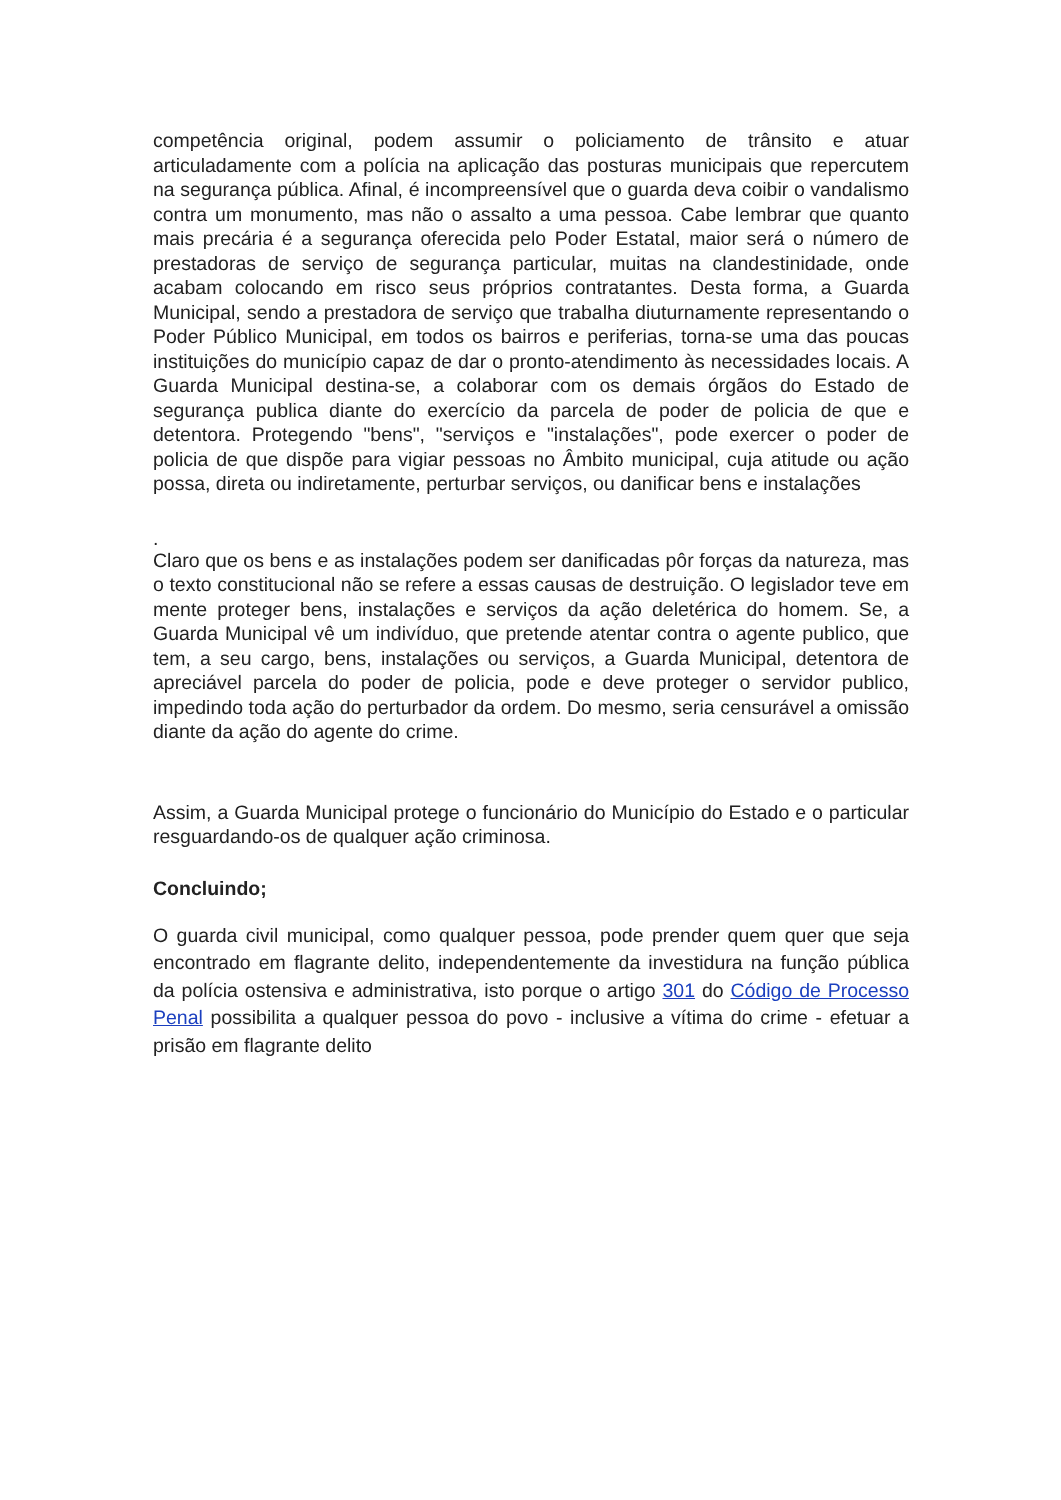competência original, podem assumir o policiamento de trânsito e atuar articuladamente com a polícia na aplicação das posturas municipais que repercutem na segurança pública. Afinal, é incompreensível que o guarda deva coibir o vandalismo contra um monumento, mas não o assalto a uma pessoa. Cabe lembrar que quanto mais precária é a segurança oferecida pelo Poder Estatal, maior será o número de prestadoras de serviço de segurança particular, muitas na clandestinidade, onde acabam colocando em risco seus próprios contratantes. Desta forma, a Guarda Municipal, sendo a prestadora de serviço que trabalha diuturnamente representando o Poder Público Municipal, em todos os bairros e periferias, torna-se uma das poucas instituições do município capaz de dar o pronto-atendimento às necessidades locais. A Guarda Municipal destina-se, a colaborar com os demais órgãos do Estado de segurança publica diante do exercício da parcela de poder de policia de que e detentora. Protegendo "bens", "serviços e "instalações", pode exercer o poder de policia de que dispõe para vigiar pessoas no Âmbito municipal, cuja atitude ou ação possa, direta ou indiretamente, perturbar serviços, ou danificar bens e instalações
.
Claro que os bens e as instalações podem ser danificadas pôr forças da natureza, mas o texto constitucional não se refere a essas causas de destruição. O legislador teve em mente proteger bens, instalações e serviços da ação deletérica do homem. Se, a Guarda Municipal vê um indivíduo, que pretende atentar contra o agente publico, que tem, a seu cargo, bens, instalações ou serviços, a Guarda Municipal, detentora de apreciável parcela do poder de policia, pode e deve proteger o servidor publico, impedindo toda ação do perturbador da ordem. Do mesmo, seria censurável a omissão diante da ação do agente do crime.
Assim, a Guarda Municipal protege o funcionário do Município do Estado e o particular resguardando-os de qualquer ação criminosa.
Concluindo;
O guarda civil municipal, como qualquer pessoa, pode prender quem quer que seja encontrado em flagrante delito, independentemente da investidura na função pública da polícia ostensiva e administrativa, isto porque o artigo 301 do Código de Processo Penal possibilita a qualquer pessoa do povo - inclusive a vítima do crime - efetuar a prisão em flagrante delito